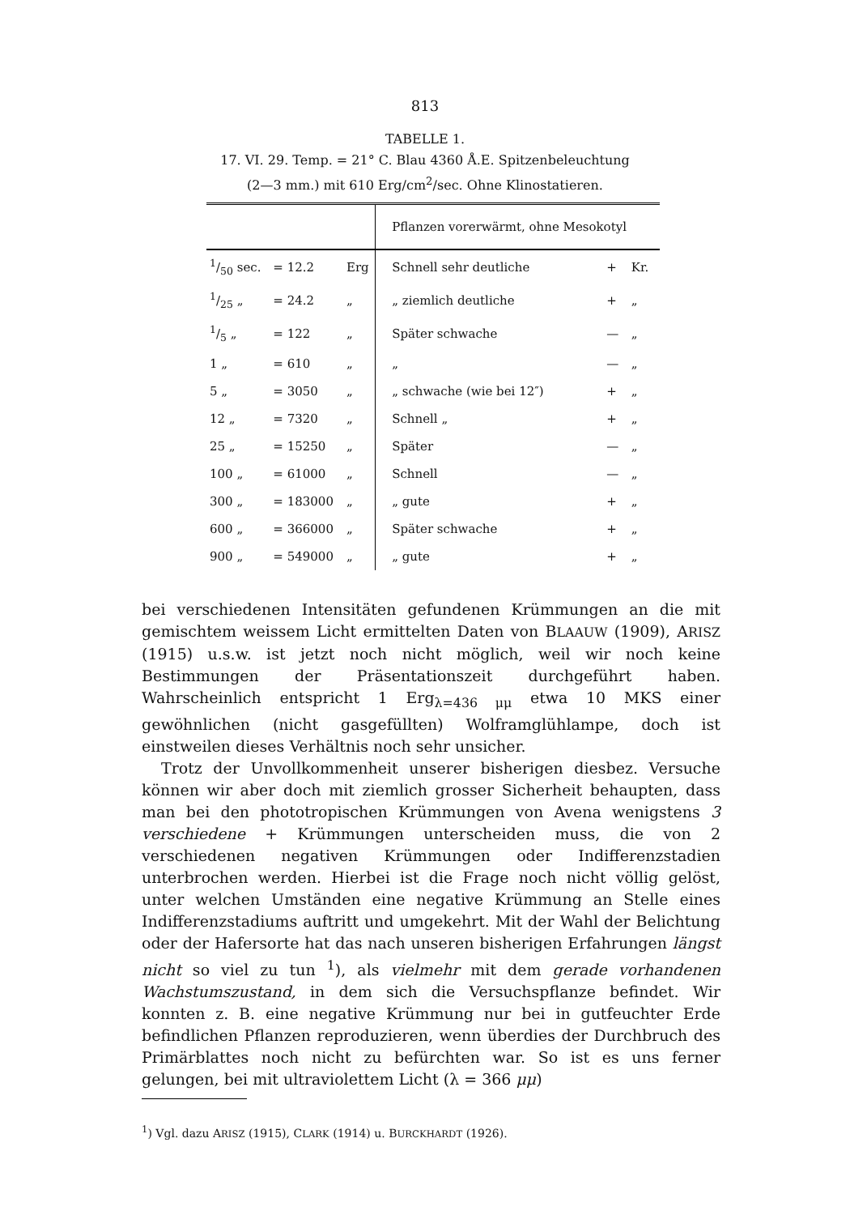813
TABELLE 1.
17. VI. 29. Temp. = 21° C. Blau 4360 Å.E. Spitzenbeleuchtung
(2—3 mm.) mit 610 Erg/cm<sup>2</sup>/sec. Ohne Klinostatieren.
| | | | Pflanzen vorerwärmt, ohne Mesokotyl | | |
| --- | --- | --- | --- | --- | --- |
| 1/50 sec. | = 12.2 | Erg | Schnell sehr deutliche | + | Kr. |
| 1/25 „ | = 24.2 | „ | „ ziemlich deutliche | + | „ |
| 1/5 „ | = 122 | „ | Später schwache | — | „ |
| 1 „ | = 610 | „ | „ | — | „ |
| 5 „ | = 3050 | „ | „ schwache (wie bei 12″) | + | „ |
| 12 „ | = 7320 | „ | Schnell „ | + | „ |
| 25 „ | = 15250 | „ | Später | — | „ |
| 100 „ | = 61000 | „ | Schnell | — | „ |
| 300 „ | = 183000 | „ | „ gute | + | „ |
| 600 „ | = 366000 | „ | Später schwache | + | „ |
| 900 „ | = 549000 | „ | „ gute | + | „ |
bei verschiedenen Intensitäten gefundenen Krümmungen an die mit gemischtem weissem Licht ermittelten Daten von BLAAUW (1909), ARISZ (1915) u.s.w. ist jetzt noch nicht möglich, weil wir noch keine Bestimmungen der Präsentationszeit durchgeführt haben. Wahrscheinlich entspricht 1 Erg<sub>λ=436 μμ</sub> etwa 10 MKS einer gewöhnlichen (nicht gasgefüllten) Wolframglühlampe, doch ist einstweilen dieses Verhältnis noch sehr unsicher.
Trotz der Unvollkommenheit unserer bisherigen diesbez. Versuche können wir aber doch mit ziemlich grosser Sicherheit behaupten, dass man bei den phototropischen Krümmungen von Avena wenigstens 3 verschiedene + Krümmungen unterscheiden muss, die von 2 verschiedenen negativen Krümmungen oder Indifferenzstadien unterbrochen werden. Hierbei ist die Frage noch nicht völlig gelöst, unter welchen Umständen eine negative Krümmung an Stelle eines Indifferenzstadiums auftritt und umgekehrt. Mit der Wahl der Belichtung oder der Hafersorte hat das nach unseren bisherigen Erfahrungen längst nicht so viel zu tun <sup>1</sup>), als vielmehr mit dem gerade vorhandenen Wachstumszustand, in dem sich die Versuchspflanze befindet. Wir konnten z. B. eine negative Krümmung nur bei in gutfeuchter Erde befindlichen Pflanzen reproduzieren, wenn überdies der Durchbruch des Primärblattes noch nicht zu befürchten war. So ist es uns ferner gelungen, bei mit ultraviolettem Licht (λ = 366 μμ)
<sup>1</sup>) Vgl. dazu ARISZ (1915), CLARK (1914) u. BURCKHARDT (1926).